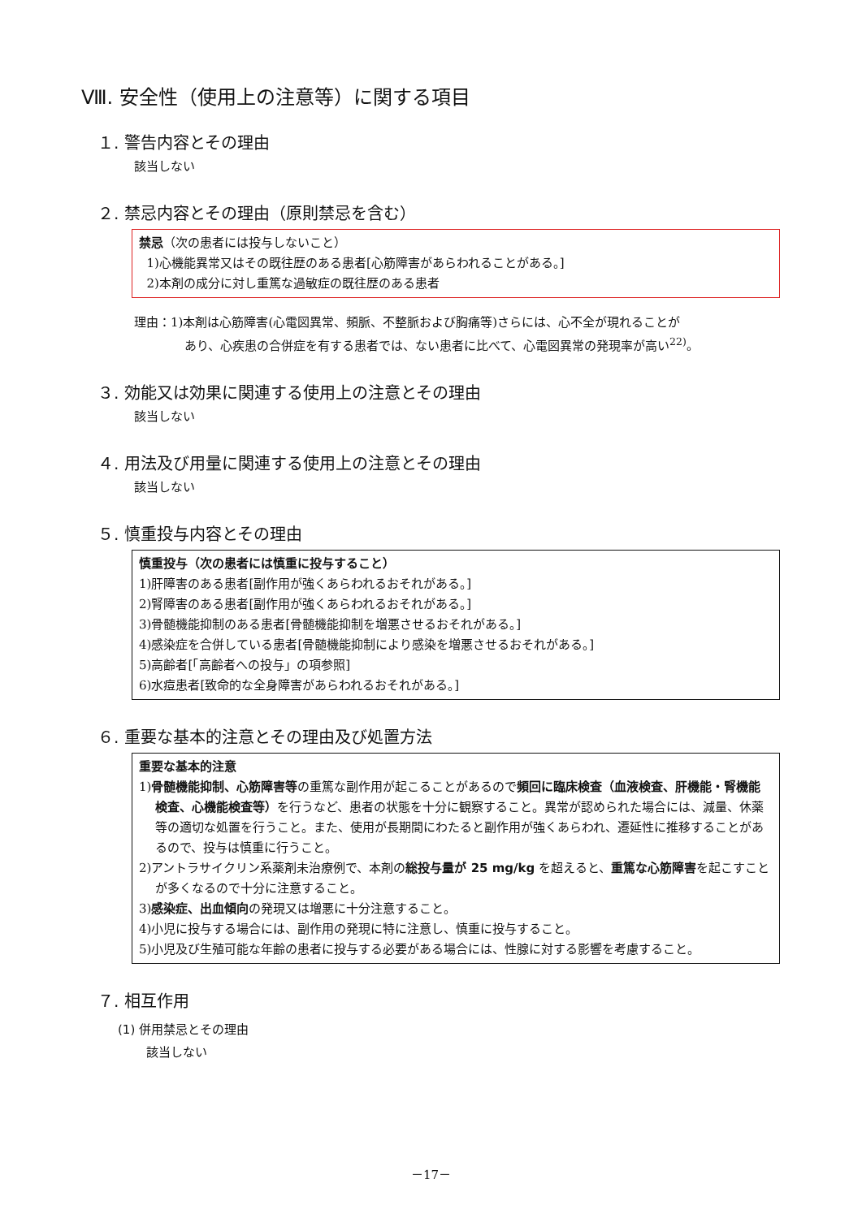Ⅷ. 安全性（使用上の注意等）に関する項目
１. 警告内容とその理由
該当しない
２. 禁忌内容とその理由（原則禁忌を含む）
禁忌（次の患者には投与しないこと）
1)心機能異常又はその既往歴のある患者[心筋障害があらわれることがある。]
2)本剤の成分に対し重篤な過敏症の既往歴のある患者
理由：1)本剤は心筋障害(心電図異常、頻脈、不整脈および胸痛等)さらには、心不全が現れることが
あり、心疾患の合併症を有する患者では、ない患者に比べて、心電図異常の発現率が高い<sup>22)</sup>。
３. 効能又は効果に関連する使用上の注意とその理由
該当しない
４. 用法及び用量に関連する使用上の注意とその理由
該当しない
５. 慎重投与内容とその理由
慎重投与（次の患者には慎重に投与すること）
1)肝障害のある患者[副作用が強くあらわれるおそれがある。]
2)腎障害のある患者[副作用が強くあらわれるおそれがある。]
3)骨髄機能抑制のある患者[骨髄機能抑制を増悪させるおそれがある。]
4)感染症を合併している患者[骨髄機能抑制により感染を増悪させるおそれがある。]
5)高齢者[「高齢者への投与」の項参照]
6)水痘患者[致命的な全身障害があらわれるおそれがある。]
６. 重要な基本的注意とその理由及び処置方法
重要な基本的注意
1)骨髄機能抑制、心筋障害等の重篤な副作用が起こることがあるので頻回に臨床検査（血液検査、肝機能・腎機能検査、心機能検査等）を行うなど、患者の状態を十分に観察すること。異常が認められた場合には、減量、休薬等の適切な処置を行うこと。また、使用が長期間にわたると副作用が強くあらわれ、遷延性に推移することがあるので、投与は慎重に行うこと。
2)アントラサイクリン系薬剤未治療例で、本剤の総投与量が 25 mg/kg を超えると、重篤な心筋障害を起こすことが多くなるので十分に注意すること。
3)感染症、出血傾向の発現又は増悪に十分注意すること。
4)小児に投与する場合には、副作用の発現に特に注意し、慎重に投与すること。
5)小児及び生殖可能な年齢の患者に投与する必要がある場合には、性腺に対する影響を考慮すること。
７. 相互作用
(1) 併用禁忌とその理由
該当しない
－17－